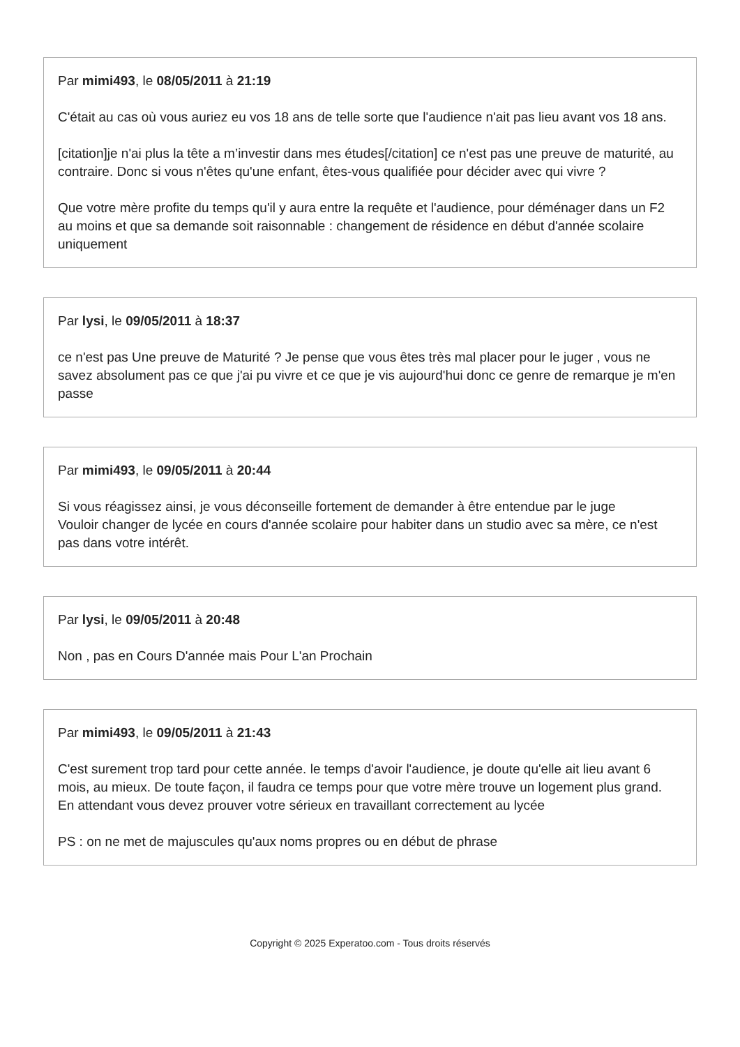Par mimi493, le 08/05/2011 à 21:19
C'était au cas où vous auriez eu vos 18 ans de telle sorte que l'audience n'ait pas lieu avant vos 18 ans.
[citation]je n'ai plus la tête a m’investir dans mes études[/citation] ce n'est pas une preuve de maturité, au contraire. Donc si vous n'êtes qu'une enfant, êtes-vous qualifiée pour décider avec qui vivre ?
Que votre mère profite du temps qu'il y aura entre la requête et l'audience, pour déménager dans un F2 au moins et que sa demande soit raisonnable : changement de résidence en début d'année scolaire uniquement
Par lysi, le 09/05/2011 à 18:37
ce n'est pas Une preuve de Maturité ? Je pense que vous êtes très mal placer pour le juger , vous ne savez absolument pas ce que j'ai pu vivre et ce que je vis aujourd'hui donc ce genre de remarque je m'en passe
Par mimi493, le 09/05/2011 à 20:44
Si vous réagissez ainsi, je vous déconseille fortement de demander à être entendue par le juge
Vouloir changer de lycée en cours d'année scolaire pour habiter dans un studio avec sa mère, ce n'est pas dans votre intérêt.
Par lysi, le 09/05/2011 à 20:48
Non , pas en Cours D'année mais Pour L'an Prochain
Par mimi493, le 09/05/2011 à 21:43
C'est surement trop tard pour cette année. le temps d'avoir l'audience, je doute qu'elle ait lieu avant 6 mois, au mieux. De toute façon, il faudra ce temps pour que votre mère trouve un logement plus grand.
En attendant vous devez prouver votre sérieux en travaillant correctement au lycée
PS : on ne met de majuscules qu'aux noms propres ou en début de phrase
Copyright © 2025 Experatoo.com - Tous droits réservés